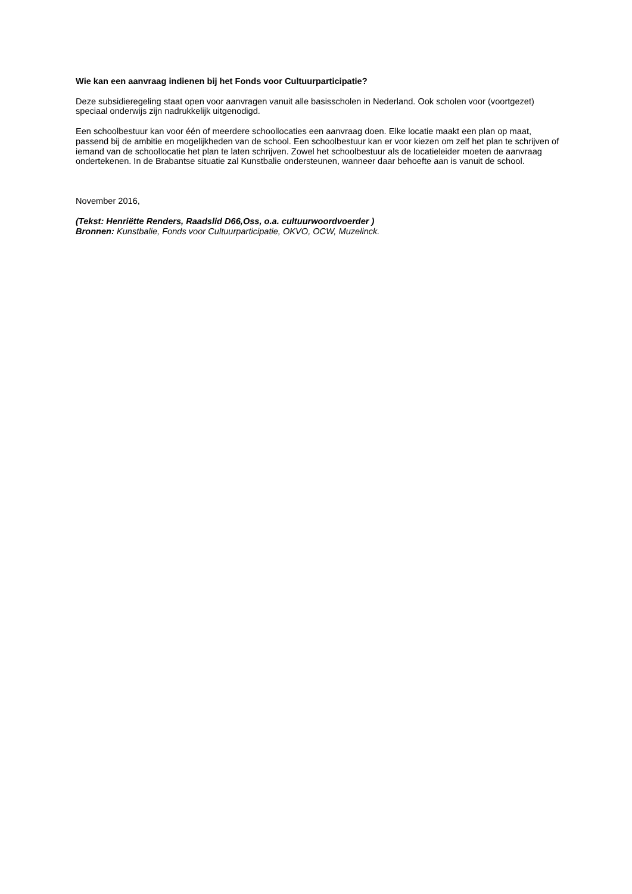Wie kan een aanvraag indienen bij het Fonds voor Cultuurparticipatie?
Deze subsidieregeling staat open voor aanvragen vanuit alle basisscholen in Nederland. Ook scholen voor (voortgezet) speciaal onderwijs zijn nadrukkelijk uitgenodigd.
Een schoolbestuur kan voor één of meerdere schoollocaties een aanvraag doen. Elke locatie maakt een plan op maat, passend bij de ambitie en mogelijkheden van de school. Een schoolbestuur kan er voor kiezen om zelf het plan te schrijven of iemand van de schoollocatie het plan te laten schrijven. Zowel het schoolbestuur als de locatieleider moeten de aanvraag ondertekenen. In de Brabantse situatie zal Kunstbalie ondersteunen, wanneer daar behoefte aan is vanuit de school.
November 2016,
(Tekst: Henriëtte Renders, Raadslid D66,Oss, o.a. cultuurwoordvoerder )
Bronnen: Kunstbalie, Fonds voor Cultuurparticipatie, OKVO, OCW, Muzelinck.